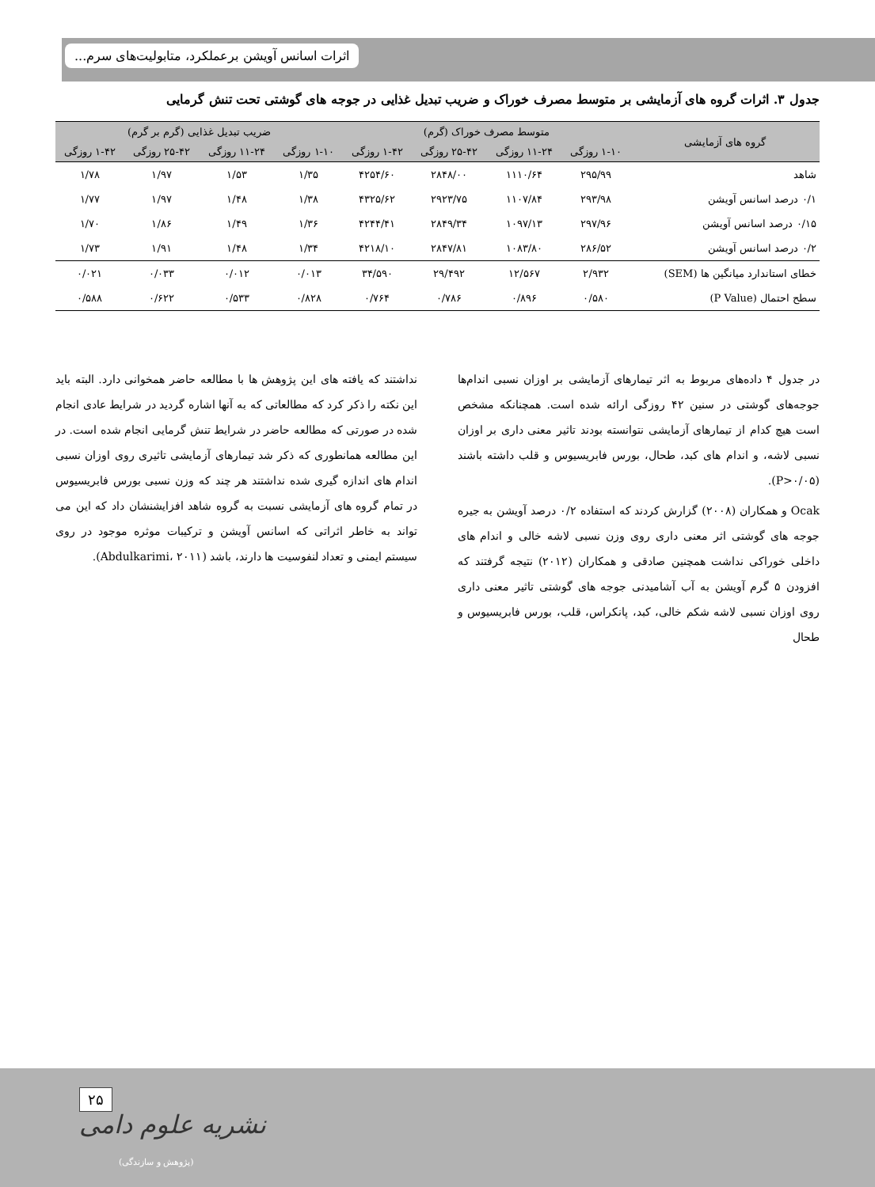اثرات اسانس آویشن برعملکرد، متابولیت‌های سرم...
جدول ۳. اثرات گروه های آزمایشی بر متوسط مصرف خوراک و ضریب تبدیل غذایی در جوجه های گوشتی تحت تنش گرمایی
| گروه های آزمایشی | متوسط مصرف خوراک (گرم) | | | | ضریب تبدیل غذایی (گرم بر گرم) | | | |
| --- | --- | --- | --- | --- | --- | --- | --- | --- |
| | ۱-۱۰ روزگی | ۱۱-۲۴ روزگی | ۲۵-۴۲ روزگی | ۱-۴۲ روزگی | ۱-۱۰ روزگی | ۱۱-۲۴ روزگی | ۲۵-۴۲ روزگی | ۱-۴۲ روزگی |
| شاهد | ۲۹۵/۹۹ | ۱۱۱۰/۶۴ | ۲۸۴۸/۰۰ | ۴۲۵۴/۶۰ | ۱/۳۵ | ۱/۵۳ | ۱/۹۷ | ۱/۷۸ |
| ۰/۱ درصد اسانس آویشن | ۲۹۳/۹۸ | ۱۱۰۷/۸۴ | ۲۹۲۳/۷۵ | ۴۳۲۵/۶۲ | ۱/۳۸ | ۱/۴۸ | ۱/۹۷ | ۱/۷۷ |
| ۰/۱۵ درصد اسانس آویشن | ۲۹۷/۹۶ | ۱۰۹۷/۱۳ | ۲۸۴۹/۳۴ | ۴۲۴۴/۴۱ | ۱/۳۶ | ۱/۴۹ | ۱/۸۶ | ۱/۷۰ |
| ۰/۲ درصد اسانس آویشن | ۲۸۶/۵۲ | ۱۰۸۳/۸۰ | ۲۸۴۷/۸۱ | ۴۲۱۸/۱۰ | ۱/۳۴ | ۱/۴۸ | ۱/۹۱ | ۱/۷۳ |
| خطای استاندارد میانگین ها (SEM) | ۲/۹۳۲ | ۱۲/۵۶۷ | ۲۹/۴۹۲ | ۳۴/۵۹۰ | ۰/۰۱۳ | ۰/۰۱۲ | ۰/۰۳۳ | ۰/۰۲۱ |
| سطح احتمال (P Value) | ۰/۵۸۰ | ۰/۸۹۶ | ۰/۷۸۶ | ۰/۷۶۴ | ۰/۸۲۸ | ۰/۵۳۳ | ۰/۶۲۲ | ۰/۵۸۸ |
در جدول ۴ داده‌های مربوط به اثر تیمارهای آزمایشی بر اوزان نسبی اندام‌ها جوجه‌های گوشتی در سنین ۴۲ روزگی ارائه شده است. همچنانکه مشخص است هیچ کدام از تیمارهای آزمایشی نتوانسته بودند تاثیر معنی داری بر اوزان نسبی لاشه، و اندام های کبد، طحال، بورس فابریسیوس و قلب داشته باشند (P>۰/۰۵).
Ocak و همکاران (۲۰۰۸) گزارش کردند که استفاده ۰/۲ درصد آویشن به جیره جوجه های گوشتی اثر معنی داری روی وزن نسبی لاشه خالی و اندام های داخلی خوراکی نداشت همچنین صادقی و همکاران (۲۰۱۲) نتیجه گرفتند که افزودن ۵ گرم آویشن به آب آشامیدنی جوجه های گوشتی تاثیر معنی داری روی اوزان نسبی لاشه شکم خالی، کبد، پانکراس، قلب، بورس فابریسیوس و طحال
نداشتند که یافته های این پژوهش ها با مطالعه حاضر همخوانی دارد. البته باید این نکته را ذکر کرد که مطالعاتی که به آنها اشاره گردید در شرایط عادی انجام شده در صورتی که مطالعه حاضر در شرایط تنش گرمایی انجام شده است. در این مطالعه همانطوری که ذکر شد تیمارهای آزمایشی تاثیری روی اوزان نسبی اندام های اندازه گیری شده نداشتند هر چند که وزن نسبی بورس فابریسیوس در تمام گروه های آزمایشی نسبت به گروه شاهد افزایشنشان داد که این می تواند به خاطر اثراتی که اسانس آویشن و ترکیبات موثره موجود در روی سیستم ایمنی و تعداد لنفوسیت ها دارند، باشد (Abdulkarimi، ۲۰۱۱).
نشریه علوم دامی
۲۵
(پژوهش و سازندگی)